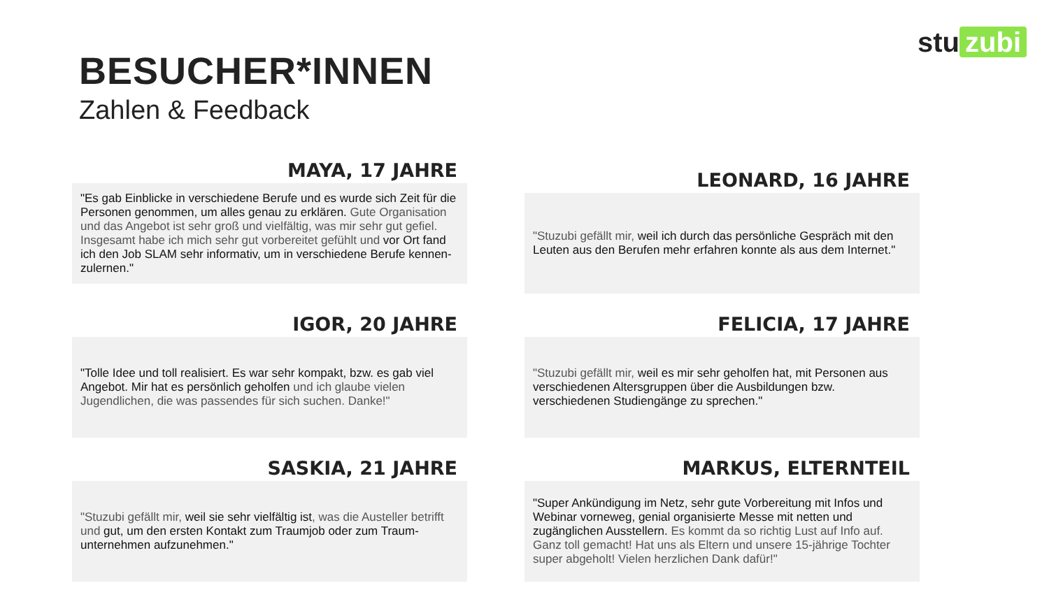stu zubi
BESUCHER*INNEN
Zahlen & Feedback
MAYA, 17 JAHRE
"Es gab Einblicke in verschiedene Berufe und es wurde sich Zeit für die Personen genommen, um alles genau zu erklären. Gute Organisation und das Angebot ist sehr groß und vielfältig, was mir sehr gut gefiel. Insgesamt habe ich mich sehr gut vorbereitet gefühlt und vor Ort fand ich den Job SLAM sehr informativ, um in verschiedene Berufe kennen-zulernen."
LEONARD, 16 JAHRE
"Stuzubi gefällt mir, weil ich durch das persönliche Gespräch mit den Leuten aus den Berufen mehr erfahren konnte als aus dem Internet."
IGOR, 20 JAHRE
"Tolle Idee und toll realisiert. Es war sehr kompakt, bzw. es gab viel Angebot. Mir hat es persönlich geholfen und ich glaube vielen Jugendlichen, die was passendes für sich suchen. Danke!"
FELICIA, 17 JAHRE
"Stuzubi gefällt mir, weil es mir sehr geholfen hat, mit Personen aus verschiedenen Altersgruppen über die Ausbildungen bzw. verschiedenen Studiengänge zu sprechen."
SASKIA, 21 JAHRE
"Stuzubi gefällt mir, weil sie sehr vielfältig ist, was die Austeller betrifft und gut, um den ersten Kontakt zum Traumjob oder zum Traum-unternehmen aufzunehmen."
MARKUS, ELTERNTEIL
"Super Ankündigung im Netz, sehr gute Vorbereitung mit Infos und Webinar vorneweg, genial organisierte Messe mit netten und zugänglichen Ausstellern. Es kommt da so richtig Lust auf Info auf. Ganz toll gemacht! Hat uns als Eltern und unsere 15-jährige Tochter super abgeholt! Vielen herzlichen Dank dafür!"